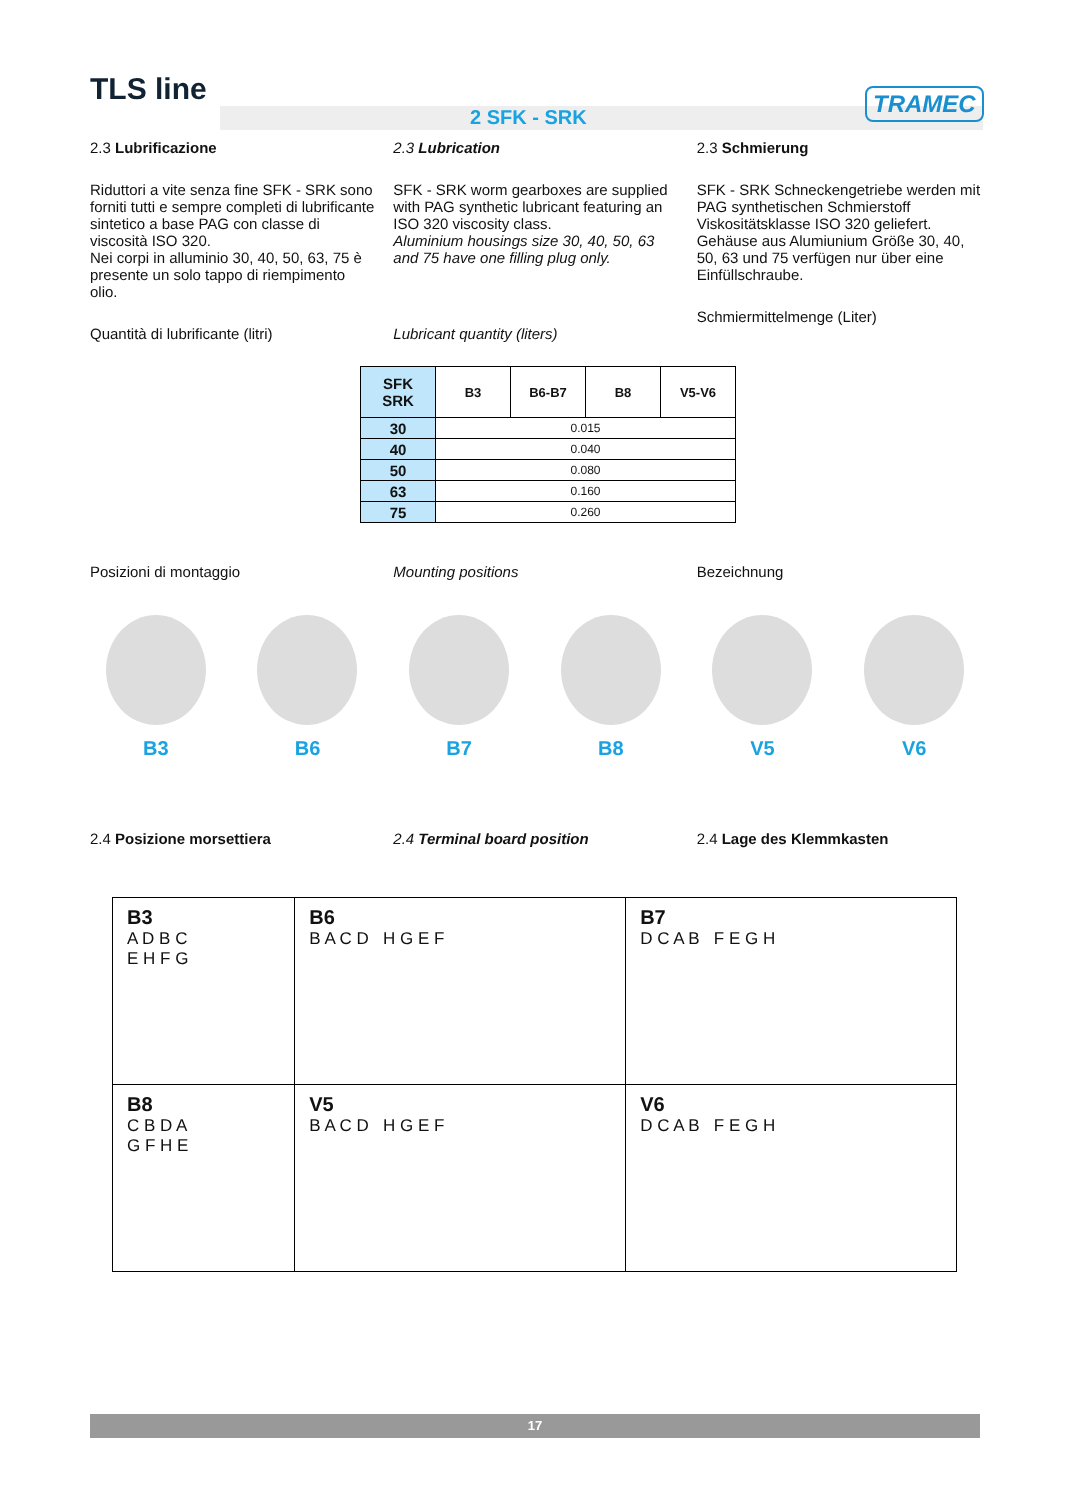TLS line
2 SFK - SRK
TRAMEC
2.3 Lubrificazione
Riduttori a vite senza fine SFK - SRK sono forniti tutti e sempre completi di lubrificante sintetico a base PAG con classe di viscosità ISO 320.
Nei corpi in alluminio 30, 40, 50, 63, 75 è presente un solo tappo di riempimento olio.
Quantità di lubrificante (litri)
2.3 Lubrication
SFK - SRK worm gearboxes are supplied with PAG synthetic lubricant featuring an ISO 320 viscosity class.
Aluminium housings size 30, 40, 50, 63 and 75 have one filling plug only.
Lubricant quantity (liters)
2.3 Schmierung
SFK - SRK Schneckengetriebe werden mit PAG synthetischen Schmierstoff Viskositätsklasse ISO 320 geliefert.
Gehäuse aus Alumiunium Größe 30, 40, 50, 63 und 75 verfügen nur über eine Einfüllschraube.
Schmiermittelmenge (Liter)
| SFK SRK | B3 | B6-B7 | B8 | V5-V6 |
| --- | --- | --- | --- | --- |
| 30 | 0.015 | | | |
| 40 | 0.040 | | | |
| 50 | 0.080 | | | |
| 63 | 0.160 | | | |
| 75 | 0.260 | | | |
Posizioni di montaggio Mounting positions Bezeichnung
B3
B6
B7
B8
V5
V6
2.4 Posizione morsettiera 2.4 Terminal board position 2.4 Lage des Klemmkasten
| B3 A D B C E H F G | B6 B A C D H G E F | B7 D C A B F E G H |
| B8 C B D A G F H E | V5 B A C D H G E F | V6 D C A B F E G H |
17